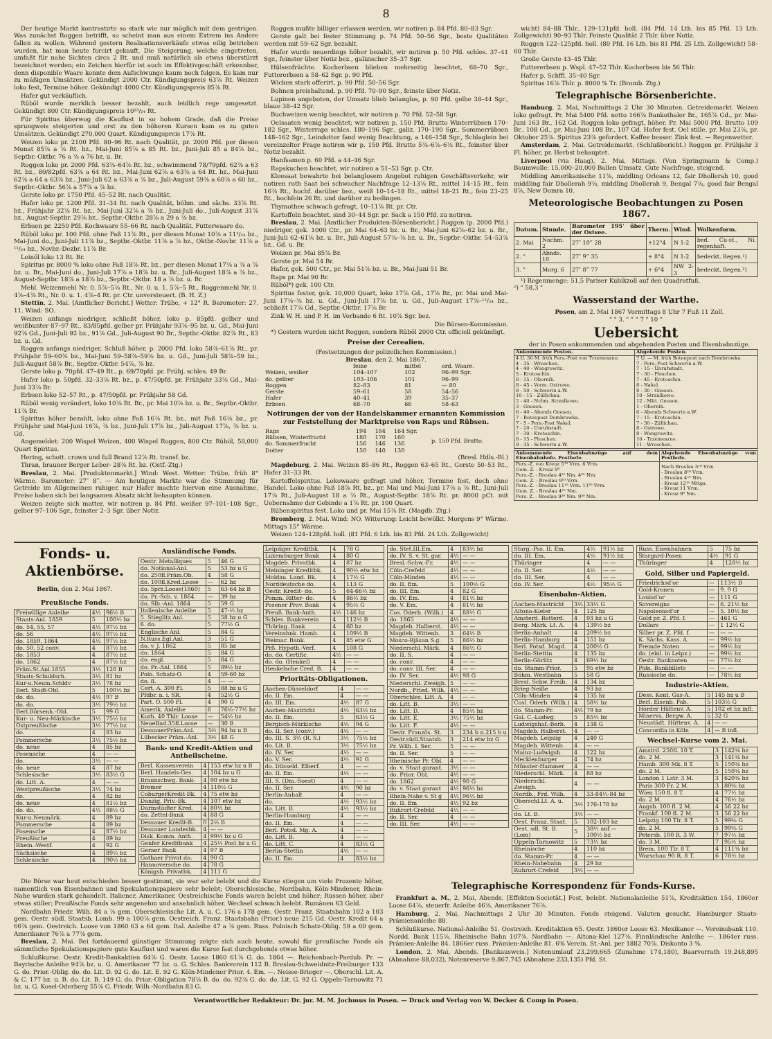8
Der heutige Markt kontrastirte so stark wie nur möglich mit dem gestrigen. Was zunächst Roggen betrifft, so scheint man aus einem Extrem ins Andere fallen zu wollen. Während gestern Realisationsverkäufe etwas eilig betrieben wurden, hat man heute forcirt gekauft. Die Steigerung, welche eingetreten, umfaßt für nahe Sichten circa 2 Rt. und muß natürlich als etwas überstürzt bezeichnet werden; ein Zeichen hierfür ist auch im Effektivgeschäft erkennbar, denn disponible Waare konnte dem Aufschwunge kaum noch folgen. Es kam nur zu mäßigen Umsätzen. Gekündigt 2000 Ctr. Kündigungspreis 63⅞ Rt. Weizen loko fest, Termine höher. Gekündigt 4000 Ctr. Kündigungspreis 85⅞ Rt.
Hafer gut verkäuflich.
Rüböl wurde merklich besser bezahlt, auch leidlich rege umgesetzt. Gekündigt 800 Ctr. Kündigungspreis 10²³/₂₄ Rt.
Für Spiritus überwog die Kauflust in so hohem Grade, daß die Preise sprungweis steigerten und erst zu den höheren Kursen kam es zu guten Umsätzen. Gekündigt 270,000 Quart. Kündigungspreis 17⅞ Rt.
Weizen loko pr. 2100 Pfd. 80–96 Rt. nach Qualität, pr. 2000 Pfd. per diesen Monat 85⅞ a ⅞ Rt. bz., Mai-Juni 85⅞ a 85 Rt. bz., Juni-Juli 85 a 84⅞ bz., Septbr.-Oktbr. 76 a ⅞ a 76 bz. u. Br.
Roggen loko pr. 2000 Pfd. 63⅞–64⅞ Rt. bz., schwimmend 78/79pfd. 62⅞ a 63 Rt. bz., 80/82pfd. 63⅞ a 64 Rt. bz., Mai-Juni 62⅞ a 63⅞ a 64 Rt. bz., Mai-Juni 62⅞ a 64 a 63⅞ bz., Juni-Juli 62 a 63⅞ a ⅞ bz., Juli-August 59⅞ a 60⅞ a 60 bz., Septbr.-Oktbr. 56⅞ a 57⅞ a ⅞ bz.
Gerste loko pr. 1750 Pfd. 45–52 Rt. nach Qualität.
Hafer loko pr. 1200 Pfd. 31–34 Rt. nach Qualität, böhm. und sächs. 33⅞ Rt. bz., Frühjahr 32⅞ Rt. bz., Mai-Juni 32⅞ a ⅞ bz., Juni-Juli do., Juli-August 31⅞ bz., August-Septbr. 29⅞ bz., Septbr.-Oktbr. 28⅞ a 29 a ⅞ bz.
Erbsen pr. 2250 Pfd. Kochwaare 55–66 Rt. nach Qualität, Futterwaare do.
Rüböl loko pr. 100 Pfd. ohne Faß 11⅞ Rt., per diesen Monat 10⅞ a 11¹/₂₄ bz., Mai-Juni do., Juni-Juli 11⅞ bz., Septbr.-Oktbr. 11⅞ a ⅞ bz., Oktbr.-Novbr. 11⅞ a ¹¹/₂₄ bz., Novbr.-Dezbr. 11⅞ Br.
Leinöl loko 13 Rt. Br.
Spiritus pr. 8000 % loko ohne Faß 18⅞ Rt. bz., per diesen Monat 17⅞ a ⅞ a ⅞ bz. u. Br., Mai-Juni do., Juni-Juli 17⅞ a 18⅞ bz. u. Br., Juli-August 18⅞ a ⅞ bz., August-Septbr. 18⅞ a 18⅞ bz., Septbr.-Oktbr. 18 a ⅞ bz. u. Br.
Mehl. Weizenmehl Nr. 0. 5⅞–5⅞ Rt., Nr. 0. u. 1. 5⅞–5 Rt., Roggenmehl Nr. 0. 4⅞–4⅞ Rt., Nr. 0. u. 1. 4⅞–4 Rt. pr. Ctr. unversteuert. (B. H. Z.)
Stettin, 2. Mai. [Amtlicher Bericht.] Wetter: Trübe, + 12° R. Barometer: 27. 11. Wind: SO.
Weizen anfangs niedriger, schließt höher, loko p. 85pfd. gelber und weißbunter 87–97 Rt., 83/85pfd. gelber pr. Frühjahr 93⅞–95 bz. u. Gd., Mai-Juni 92⅞ Gd., Juni-Juli 92 bz., 91⅞ Gd., Juli-August 90 Br., Septbr.-Oktbr. 82⅞ Rt., 83 bz. u. Gd.
Roggen anfangs niedriger, Schluß höher, p. 2000 Pfd. loko 58⅞–61⅞ Rt., pr. Frühjahr 59–60⅞ bz., Mai-Juni 59–58⅞–59⅞ bz. u. Gd., Juni-Juli 58⅞–59 bz., Juli-August 58⅞ Br., Septbr.-Oktbr. 54⅞, ⅞ bz.
Gerste loko p. 70pfd. 47–49 Rt., p. 69/70pfd. pr. Frühj. schles. 49 Br.
Hafer loko p. 50pfd. 32–33⅞ Rt. bz., p. 47/50pfd. pr. Frühjahr 33⅞ Gd., Mai-Juni 33⅞ Br.
Erbsen loko 52–57 Rt., p. 47/50pfd. pr. Frühjahr 58 Gd.
Rüböl wenig verändert, loko 10⅞ Rt. Br., pr. Mai 10⅞ bz. u. Br., Septbr.-Oktbr. 11⅞ Br.
Spiritus höher bezahlt, loko ohne Faß 16⅞ Rt. bz., mit Faß 16⅞ bz., pr. Frühjahr und Mai-Juni 16⅞, ⅞ bz., Juni-Juli 17⅞ bz., Juli-August 17⅞, ⅞ bz. u. Gd.
Angemeldet: 200 Wispel Weizen, 400 Wispel Roggen, 800 Ctr. Rüböl, 50,000 Quart Spiritus.
Hering, schott. crown und full Brand 12⅞ Rt. transf. bz.
Thran, brauner Berger Leber- 28⅞ Rt. bz. (Ostf.-Ztg.)
Breslau, 2. Mai. [Produktenmarkt.] Wind: West. Wetter: Trübe, früh 8° Wärme. Barometer: 27″ 8‴. — Am heutigen Markte war die Stimmung für Getreide im Allgemeinen ruhiger, nur Hafer machte hiervon eine Ausnahme, Preise haben sich bei langsamen Absatz nicht behaupten können.
Weizen zeigte sich matter, wir notiren p. 84 Pfd. weißer 97–101–108 Sgr., gelber 97–106 Sgr., feinster 2–3 Sgr. über Notiz.
Roggen mußte billiger erlassen werden, wir notiren p. 84 Pfd. 80–83 Sgr.
Gerste galt bei fester Stimmung p. 74 Pfd. 50–56 Sgr., beste Qualitäten werden mit 59–62 Sgr. bezahlt.
Hafer wurde neuerdings höher bezahlt, wir notiren p. 50 Pfd. schles. 37–41 Sgr., feinster über Notiz bez., galizischer 35–37 Sgr.
Hülsenfrüchte. Kocherbsen blieben mehrseitig beachtet, 68–70 Sgr., Futtererbsen a 58–62 Sgr. p. 90 Pfd.
Wicken stark offerirt, p. 90 Pfd. 50–56 Sgr.
Bohnen preishaltend, p. 90 Pfd. 70–90 Sgr., feinste über Notiz.
Lupinen angeboten, der Umsatz blieb belanglos, p. 90 Pfd. gelbe 38–44 Sgr., blaue 38–42 Sgr.
Buchweizen wenig beachtet, wir notiren p. 70 Pfd. 52–58 Sgr.
Oelsaaten wenig beachtet; wir notiren p. 150 Pfd. Brutto Winterrübsen 170–182 Sgr., Winterraps schles. 180–196 Sgr., galiz. 170–190 Sgr., Sommerrübsen 148–162 Sgr., Leindotter fand wenig Beachtung, a 146–158 Sgr., Schlaglein bei vereinzelter Frage notiren wir p. 150 Pfd. Brutto 5⅞–6⅞–6⅞ Rt., feinster über Notiz bezahlt.
Hanfsamen p. 60 Pfd. a 44–46 Sgr.
Rapskuchen beachtet, wir notiren a 51–53 Sgr. p. Ctr.
Kleesaat bewahrte bei belanglosem Angebot ruhigen Geschäftsverkehr, wir notiren roth Saat bei schwacher Nachfrage 12–13⅞ Rt., mittel 14–15 Rt., fein 16⅞ Rt., hochf. darüber bez., weiß 10–14–18 Rt., mittel 18–21 Rt., fein 23–25 Rt., hochfein 26 Rt. und darüber zu bedingen.
Thymothee schwach gefragt, 10–11⅞ Rt. pr. Ctr.
Kartoffeln beachtet, sind 30–44 Sgr. pr. Sack a 150 Pfd. zu notiren.
Breslau, 2. Mai. [Amtlicher Produkten-Börsenbericht.] Roggen (p. 2000 Pfd.) niedriger, gek. 1000 Ctr., pr. Mai 64–63 bz. u. Br., Mai-Juni 62⅞–62 bz. u. Br., Juni-Juli 62–61⅞ bz. u. Br., Juli-August 57⅞–⅞ bz. u. Br., Septbr.-Oktbr. 54–53⅞ bz., Gd. u. Br.
Weizen pr. Mai 85⅞ Br.
Gerste pr. Mai 54 Br.
Hafer, gek. 500 Ctr., pr. Mai 51⅞ bz. u. Br., Mai-Juni 51 Br.
Raps pr. Mai 90 Br.
Rüböl*) gek. 100 Ctr.
Spiritus fester, gek. 10,000 Quart, loko 17⅞ Gd., 17⅞ Br., pr. Mai und Mai-Juni 17⅞–⅞ bz. u. Gd., Juni-Juli 17⅞ bz. u. Gd., Juli-August 17⅞–¹¹/₂₄ bz., schließt 17⅞ Gd., Septbr.-Oktbr. 17⅞ Br.
Zink W. H. und P. H. im Verbande 6 Rt. 10⅞ Sgr. bez.
Die Börsen-Kommission.
*) Gestern wurden nicht Roggen, sondern Rüböl 2000 Ctr. officiell gekündigt.
Preise der Cerealien.
(Festsetzungen der polizeilichen Kommission.)
Breslau, den 2. Mai 1867.
| | feine | mittel | ord. Waare. |
| Weizen, weißer | 104–107 | 102 | 96–99 Sgr. |
| do. gelber | 103–106 | 101 | 96–99 |
| Roggen | 82–83 | 81 | — 80 |
| Gerste | 59–61 | 58 | 54–56 |
| Hafer | 40–41 | 39 | 35–37 |
| Erbsen | 68–70 | 66 | 58–63 |
Notirungen der von der Handelskammer ernannten Kommission zur Feststellung der Marktpreise von Raps und Rübsen.
| Raps | 194 | 184 | 164 Sgr. | p. 150 Pfd. Brutto. |
| Rübsen, Winterfrucht | 180 | 170 | 160 | |
| do. Sommerfrucht | 156 | 146 | 136 | |
| Dotter | 150 | 140 | 130 | |
(Bresl. Hdls.-Bl.)
Magdeburg, 2. Mai. Weizen 85–86 Rt., Roggen 63–65 Rt., Gerste 50–53 Rt., Hafer 31–33 Rt.
Kartoffelspiritus. Lokowaare gefragt und höher, Termine fest, doch ohne Handel. Loko ohne Faß 18⅞ Rt. bz., pr. Mai und Mai-Juni 17⅞ a ⅞ Rt., Juni-Juli 17⅞ Rt., Juli-August 18 a ⅞ Rt., August-Septbr. 18⅞ Rt. pr. 8000 pCt. mit Uebernahme der Gebinde a 1⅞ Rt. pr. 100 Quart.
Rübenspiritus fest. Loko und pr. Mai 15⅞ Rt. (Magdb. Ztg.)
Bromberg, 2. Mai. Wind: NO. Witterung: Leicht bewölkt. Morgens 9° Wärme. Mittags 15° Wärme.
Weizen 124–128pfd. holl. (81 Pfd. 6 Lth. bis 83 Pfd. 24 Lth. Zollgewicht)
wicht) 84–88 Thlr., 129–131pfd. holl. (84 Pfd. 14 Lth. bis 85 Pfd. 13 Lth. Zollgewicht) 90–93 Thlr. Feinste Qualität 2 Thlr. über Notiz.
Roggen 122–125pfd. holl. (80 Pfd. 16 Lth. bis 81 Pfd. 25 Lth. Zollgewicht) 58–60 Thlr.
Große Gerste 43–45 Thlr.
Futtererbsen p. Wspl. 47–52 Thlr. Kocherbsen bis 56 Thlr.
Hafer p. Schffl. 35–40 Sgr.
Spiritus 16⅞ Thlr. p. 8000 % Tr. (Bromb. Ztg.)
Telegraphische Börsenberichte.
Hamburg, 2. Mai, Nachmittags 2 Uhr 30 Minuten. Getreidemarkt. Weizen loko gefragt. Pr. Mai 5400 Pfd. netto 166⅞ Bankothaler Br., 165⅞ Gd., pr. Mai-Juni 163 Br., 162 Gd. Roggen loko gefragt, höher. Pr. Mai 5000 Pfd. Brutto 109 Br., 108 Gd., pr. Mai-Juni 108 Br., 107 Gd. Hafer fest. Oel stille, pr. Mai 23⅞, pr. Oktober 25⅞. Spiritus 23⅞ gefordert. Kaffee besser. Zink fest. — Regenwetter.
Amsterdam, 2. Mai. Getreidemarkt. (Schlußbericht.) Roggen pr. Frühjahr 3 Fl. höher, pr. Herbst behauptet.
Liverpool (via Haag), 2. Mai, Mittags. (Von Springmann & Comp.) Baumwolle: 15,000–20,000 Ballen Umsatz. Gute Nachfrage, steigend.
Middling Amerikanische 11⅞, middling Orleans 12, fair Dhollerah 10, good middling fair Dhollerah 9⅞, middling Dhollerah 9, Bengal 7⅞, good fair Bengal 8⅞, New Domra 10.
Meteorologische Beobachtungen zu Posen 1867.
| Datum. | Stunde. | Barometer 195' über der Ostsee. | Therm. | Wind. | Wolkenform. |
| --- | --- | --- | --- | --- | --- |
| 2. Mai | Nachm. 2 | 27″ 10‴ 28 | +12°4 | N 1-2 | bed. Cu-st., Ni. regenhaft. |
| 2. " | Abnds. 10 | 27″ 9‴ 35 | + 8°4 | N 1-2 | bedeckt, Regen.¹) |
| 3. " | Morg. 6 | 27″ 8‴ 77 | + 6°4 | NW 2-3 | bedeckt, Regen.²) |
¹) Regenmenge: 51,5 Pariser Kubikzoll auf den Quadratfuß.
²) " 58,3 "
Wasserstand der Warthe.
Posen, am 2. Mai 1867 Vormittags 8 Uhr 7 Fuß 11 Zoll.
" " 3. " " " 7 " 10 "
Uebersicht
der in Posen ankommenden und abgehenden Posten und Eisenbahnzüge.
| Ankommende Posten. | Abgehende Posten. |
| --- | --- |
| 4 U. 30 M. früh Pers.-Post von Trzemeszno. 4 - 35 - Wreschen. 4 - 40 - Wongrowitz. 5 - Krotoschin. 8 - 15 - Obornik. 8 - 45 - Vorm. Ostrowo. 8 - 50 - Schwerin a.W. 10 - 15 - Züllichau. 2 - 40 - Nchm. Strzalkowo. 3 - Gnesen. 6 - 40 - Abends Gnesen. 7 - Botenpost Dombrowka. 7 - 5 - Pers.-Post Nakel. 7 - 20 - Unruhstadt. 7 - 30 - Krotoschin. 8 - 15 - Pleschen. 9 - 35 - Schwerin a.W. | 7 U. — M. früh Botenpost nach Dombrowka. 7 - Pers.-Post Schwerin a.W. 7 - 15 - Unruhstadt. 7 - 30 - Pleschen. 7 - 45 - Krotoschin. 8 - Nakel. 8 - 30 - Gnesen. 10 - Strzalkowo. 12 - Mitt. Gnesen. 1 - Obornik. 6 - Abends Schwerin a.W. 7 - 15 - Krotoschin. 7 - 30 - Züllichau. 8 - Ostrowo. 8 - Wongrowitz. 10 - Trzemeszno. 11 - Wreschen. |
| Ankommende Eisenbahnzüge auf dem Eisenbahnhofe. Posthofe. | Abgehende Eisenbahnzüge vom Posthofe. |
| --- | --- |
| Pers.-Z. von Kreuz 5¹⁰ Vrm. 6 Vrm. Gem. Z. - Kreuz 9⁰ Pers.-Z. - Breslau 4¹⁵ Nm. 4⁴⁵ Nm. Gem. Z. - Breslau 9¹⁰ Vrm. Pers.-Z. - Breslau 11¹⁵ Vrm. 11⁴⁵ Vrm. Gem. Z. - Breslau 4¹⁵ Nm. Pers. Z. - Breslau 9³⁰ Nm. 9⁵⁰ Nm. | Nach Breslau 5¹⁰ Vrm. - Breslau 8¹⁰ Vrm. - Breslau 4¹⁵ Nm. - Kreuz 12¹⁵ Mttgs. - Kreuz 11 Vrm. - Kreuz 9⁰ Nm. |
Fonds- u. Aktienbörse.
Berlin, den 2. Mai 1867.
Preußische Fonds.
| Freiwillige Anleihe | 4½ | 96½ B |
| Staats-Anl. 1859 | 5 | 100½ bz |
| do. 54, 55, 57 | 4½ | 97½ bz |
| do. 56 | 4½ | 97½ bz |
| do. 1859, 1864 | 4½ | 97½ bz |
| do. 50, 52 conv. | 4 | 87½ bz |
| do. 1853 | 4 | 87½ bz |
| do. 1862 | 4 | 87½ bz |
| Präm.St.Anl.1855 | 3½ | 120 B |
| Staats-Schuldsch. | 3½ | 81 bz |
| Kur-u.Neum.Schldv | 3½ | 78 bz |
| Berl. Stadt-Obl. | 5 | 100½ bz |
| do. do. | 4½ | 97 B |
| do. do. | 3½ | 79½ bz |
| Berl.Börsenh.-Obl. | 5 | 99 G |
| Kur- u. Neu-Märkische | 3½ | 75½ bz |
| Ostpreußische | 3½ | 77½ bz |
| do. | 4 | 83 bz |
| Pommersche | 3½ | 75½ bz |
| do. neue | 4 | 85 bz |
| Posensche | 4 | — — |
| do. | 3½ | — — |
| do. neue | 4 | 87 bz |
| Schlesische | 3½ | 83½ G |
| do. Litt. A. | 4 | — — |
| Westpreußische | 3½ | 74 bz |
| do. | 4 | 82 bz |
| do. neue | 4 | 81½ bz |
| do. do. | 4½ | 88½ G |
| Kur-u.Neumärk. | 4 | 89 bz |
| Pommersche | 4 | 89 bz |
| Posensche | 4 | 87½ bz |
| Preußische | 4 | 89 bz |
| Rhein.-Westf. | 4 | 92 G |
| Sächsische | 4 | 89½ bz |
| Schlesische | 4 | 90½ bz |
Ausländische Fonds.
| Oestr. Metalliques | 5 | 46 G |
| do. National-Anl. | 5 | 53 bz u G |
| do. 250fl.Präm.Ob. | 4 | 58 G |
| do. 100fl.Kred.Loose | — | 62 bz |
| do. 5prz.Loose(1860) | 5 | 63-64 bz B |
| do. Pr.-Sch. v. 1864 | — | 39 bz |
| do. Slb.-Anl. 1864 | 5 | 59 G |
| Italienische Anleihe | 5 | 47-½ bz |
| 5. Stieglitz Anl. | 5 | 58 bz u G |
| 6. do. | 5 | 77½ G |
| Englische Anl. | 5 | 84 G |
| N.Russ.Egl.Anl. | 3 | 51 G |
| do. v. J. 1862 | 5 | 85 bz |
| do. 1864 | 5 | 84 G |
| do. engl. | 5 | 84 G |
| do. Pr.-Anl. 1864 | 5 | 89½ bz |
| Poln. Schatz-O. | 4 | 59-60 bz |
| do. fl. | 4 | — — |
| Cert. A. 300 Fl. | 5 | 88 bz u G |
| Pfdbr. n. i. SR. | 4 | 52½ G |
| Part. O. 500 Fl. | 4 | 90 G |
| Amerik. Anleihe | 6 | 76½-77½ bz |
| Kurh. 40 Thlr. Loose | — | 54½ bz |
| NeueBad.35fl.Loose | — | 30 B |
| DessauerPräm.Anl. | 3½ | 94 bz u B |
| Lübecker Präm.-Anl. | 3½ | 48 G |
Bank- und Kredit-Aktien und Antheilscheine.
| Berl. Kassenverein | 4 | 153 etw bz u B |
| Berl. Handels-Ges. | 4 | 104 bz u G |
| Braunschwg. Bank- | 4 | 90 etw bz |
| Bremer | 4 | 110½ G |
| CoburgerKredit-Bk. | 4 | 75 etw bz |
| Danzig. Priv.-Bk. | 4 | 107 etw bz |
| Darmstädter Kred. | 4 | 80½ bz |
| do. Zettel-Bank | 4 | 88 G |
| Dessauer Kredit-B. | 0 | 2½ B |
| Dessauer Landesbk. | 4 | — — |
| Disk. Komm. Anth. | 4 | 99½ bz u G |
| Genfer Kreditbank | 4 | 25½ Post bz u G |
| Geraer Bank | 4 | 97 B |
| Gothaer Privat do. | 4 | 90 G |
| Hannoversche do. | 4 | 78 G |
| Königsb. Privatbk. | 4 | 111 G |
| Leipziger Kreditbk. | 4 | 78 G |
| Luxemburger Bank | 4 | 80 G |
| Magdeb. Privatbk. | 4 | 87 bz |
| Meininger Kreditbk. | 4 | 90½ etw bz |
| Moldau. Land. Bk. | 4 | 17½ G |
| Norddeutsche do. | 4 | 113 G |
| Oestr. Kredit- do. | 5 | 64-66½ bz |
| Pomm. Ritter- do. | 4 | 86½ bz |
| Posener Prov. Bank | 4 | 95½ G |
| Preuß. Bank-Anth. | 4½ | 146 bz |
| Schles. Bankverein | 4 | 112½ B |
| Thüring. Bank | 4 | 60 bz |
| Vereinsbnk. Hamb. | 4 | 109½ B |
| Weimar. Bank. | 4 | 85 etw G |
| Prß. Hypoth.-Verf. | 4 | 108 G |
| do. do. Certific. | 4½ | — — |
| do. do. (Henkel) | 4 | — — |
| Henkelsche Cred. B. | 4 | — — |
Prioritäts-Obligationen.
| Aachen-Düsseldorf | 4 | — — |
| do. II. Em. | 4 | — — |
| do. III. Em. | 4½ | 87 G |
| Aachen-Mastricht | 4½ | 63½ bz |
| do. II. Em. | 5 | 63½ G |
| Bergisch-Märkische | 4½ | 94 G |
| do. II. Ser. (conv.) | 4½ | — — |
| do. III. S. 3½ (R. S.) | 3½ | 75½ bz |
| do. Lit. B. | 3½ | 75½ bz |
| do. IV. Ser. | 4½ | — — |
| do. V. Ser. | 4½ | 91 G |
| do. Düsseld. Elberf. | 4 | — — |
| do. II. Em. | 4½ | — — |
| III. S. (Dm.-Soest) | 4 | — — |
| do. II. Ser. | 4½ | 90 bz |
| Berlin-Anhalt | 4 | — — |
| do. | 4½ | 93½ bz |
| do. Litt. B. | 4½ | 93½ bz |
| Berlin-Hamburg | 4 | — — |
| do. II. Em. | 4 | — — |
| Berl. Potsd. Mg. A. | 4 | — — |
| do. Litt. B. | 4 | — — |
| do. Litt. C. | 4 | 83½ G |
| Berlin-Stettin | 4½ | — — |
| do. II. Em. | 4 | 83½ bz |
| do. Stet.III.Em. | 4 | 83½ bz |
| do. IV. S. v. St. gar. | 4½ | — — |
| Bresl.-Schw.-Fr. | 4½ | — — |
| Cöln-Crefeld | 4½ | — — |
| Cöln-Minden | 4½ | — — |
| do. II. Em. | 5 | 100½ G |
| do. III. Em. | 4 | 82 G |
| do. IV. Em. | 4 | 81½ bz |
| do. V. Em. | 4 | 81½ bz |
| Cos. Oderb. (Wilh.) | 4 | 88½ G |
| do. 1865 | 4½ | — — |
| Magdeb. Halberst. | 4½ | — — |
| Magdeb. Wittenb. | 3 | 64½ B |
| Mosco-Rjäsan S.g. | 5 | 86½ bz |
| Niederschl. Märk. | 4 | 86½ G |
| do. II. S. | 4 | — — |
| do. conv. | 4 | — — |
| do. conv. III. Ser. | 4 | — — |
| do. IV. Ser. | 4½ | 98 G |
| Niederschl. Zweigb. | 5 | — — |
| Nordb., Fried. Wilh. | 4½ | — — |
| Oberschles. Litt. A. | 4 | — — |
| do. Litt. B. | 3½ | — — |
| do. Litt. D. | 4 | 85½ bz |
| do. Litt. E. | 3½ | 75½ bz |
| do. Litt. F. | 4½ | — — |
| Oestr. Französ. St. | 3 | 234 b n.215 b u |
| Oestr.südl.Staatsb. | 3 | 214 etw bz G |
| Pr. Wilh. I. Ser. | 5 | — — |
| do. II. Ser. | 5 | — — |
| Rheinische Pr. Obl. | 4 | — — |
| do. v. Staat garant. | 3½ | — — |
| do. Prior. Obl. | 4½ | — — |
| do. 1862 | 4½ | 90 G |
| do. v. Staat garant | 4½ | 96½ bz |
| Rhein-Nahe v. St g | 4½ | 96½ bz |
| do. II. Em | 4½ | 92 bz |
| Ruhrort-Crefeld | 4½ | — — |
| do. II. Ser. | 4 | — — |
| do. III. Ser. | 4½ | — — |
| Starg.-Pos. II. Em. | 4½ | 91½ bz |
| do. III. Em. | 4½ | 91½ bz |
| Thüringer | 4 | — — |
| do. II. Ser. | 4½ | — — |
| do. III. Ser. | 4 | — — |
| do. IV. Ser. | 4½ | 95½ G |
Eisenbahn-Aktien.
| Aachen-Mastricht | 3½ | 33½ G |
| Altona-Kieler | 4 | 125 bz |
| Amsterd. Rotterd. | 4 | 93 bz u G |
| Berg. Märk. Lt. A. | 4 | 139½ bz |
| Berlin-Anhalt | 4 | 209½ bz |
| Berlin-Hamburg | 4 | 151 bz |
| Berl. Potsd. Magd. | 4 | 200½ G |
| Berlin-Stettin | 4 | 135 bz |
| Berlin-Görlitz | 4 | 69½ bz |
| do. Stamm-Prior. | 5 | 95 etw bz |
| Böhm. Westbahn | 5 | 58 G |
| Bresl. Schw. Freib. | 4 | 134 bz |
| Brieg-Neiße | 4 | 93 bz |
| Cöln-Minden | 4 | 135 bz |
| Cosl. Oderb. (Wilh.) | 4 | 58½ bz |
| do. Stamm-Pr. | 4½ | 79 bz |
| Gal. C.-Ludwg. | 5 | 85½ bz |
| Ludwigshaf.-Berb. | 4 | 138 G |
| Magdeb. Halberst. | 4 | — — |
| Magdeb. Leipzig | 4 | 240 G |
| Magdeb. Wittenb. | 4 | — — |
| Mainz-Ludwigsh. | 4 | 122 bz |
| Mecklenburger | 4 | 74 bz |
| Münster-Hammer | 4 | — — |
| Niederschl. Märk. | 4 | 88 bz |
| Niederschl. Zweigb. | 4 | — — |
| Nordb., Frd. Wilh. | 4 | 33-84½-84 bz |
| Oberschl.Lt. A. u. C. | 3½ | 176-178 bz |
| do. Lt. B. | 3½ | — — |
| Oest. Franz. Staat. | 5 | 102-103 bz |
| Oest. sdl. St. B. (Lom) | 5 | 38½ anf.—100½ bz |
| Oppeln-Tarnowitz | 5 | 73½ bz |
| Rheinische | 4 | 110 bz |
| do. Stamm-Pr. | 4 | — — |
| Rhein-Nahebahn | 4 | 29 bz |
| Ruhrort-Crefeld | 3½ | — — |
| Russ. Eisenbahnen | 5 | 75 bz |
| Stargard-Posen | 4½ | 91 G |
| Thüringer | 4 | 128½ bz |
Gold, Silber und Papiergeld.
| Friedrichsd'or | — | 113½ B |
| Gold-Kronen | — | 9. 9 G |
| Louisd'or | — | 111 G |
| Sovereigns | — | 6. 21½ bz |
| Napoleonsd'or | — | 5. 10½ bz |
| Gold pr. Z. Pfd. f. | — | 461 G |
| Dollars | — | 1 12½ G |
| Silber pr. Z. Pfd. f. | — | — — |
| K. Sächs. Kass. A. | — | 99½ bz |
| Fremde Noten | — | 99½ bz |
| do. (einl. in Leipz.) | — | 99½ bz |
| Oestr. Banknoten | — | 77½ bz |
| Poln. Bankbillets | — | — — |
| Russische do. | — | 78½ bz |
Industrie-Aktien.
| Dess. Kont. Gas-A. | 5 | 145 bz u B |
| Berl. Eisenb. Fab. | 5 | 103½ G |
| Hörder Hüttenv. A. | 5 | 102 et bz infl. |
| Minerva, Bergw. A. | 5 | 32 G |
| Neustädt. Hüttenv. A. | 4 | — — |
| Concordia in Köln | 4 | — B infl. |
Wechsel-Kurse vom 2. Mai.
| Amstrd. 250fl. 10 T. | 3 | 142⅝ bz |
| do. 2 M. | 3 | 141⅝ bz |
| Hamb. 300 Mk. 8 T. | 5 | 150⅝ bz |
| do. 2 M. | 5 | 150⅝ bz |
| London 1 Lstr. 3 M. | 3 | 620⅝ bz |
| Paris 300 Fr. 2 M. | 3 | 80⅝ bz |
| Wien 150 fl. 8 T. | 4 | 77½ bz |
| do. 2 M. | 4 | 76½ bz |
| Augsb. 100 fl. 2 M. | 4 | 56 22 bz |
| Frankf. 100 fl. 2 M. | 3 | 56 22 bz |
| Leipzig 100 Tlr. 8 T. | 5 | 99⅝ G |
| do. 2 M. | 5 | 99⅝ G |
| Petersb. 100 R. 3 W. | 7 | 97½ bz |
| do. 3 M. | 7 | 95½ bz |
| Brem. 100 Tlr. 8 T. | 4 | 111⅝ bz |
| Warschau 90 R. 8 T. | 6 | 78½ bz |
Die Börse war heut entschieden besser gestimmt, sie war sehr belebt und die Kurse stiegen um viele Prozente höher, namentlich von Eisenbahnen und Spekulationspapiere sehr belebt; Oberschlesische, Nordbahn, Köln-Mindener, Rhein-Nahe wurden stark gehandelt. Italiener, Amerikaner, Oestreichische Fonds waren belebt und höher; Russen höher, aber etwas stiller; Preußische Fonds sehr angenehm und ansehnlich höher. Wechsel schwach belebt. Rumänen 63 Geld.
Nordbahn Friedr. Wilh. 84 a ⅞ gem. Oberschlesische Lit. A. u. C. 176 a 178 gem. Oestr. Franz. Staatsbahn 102 a 103 gem. Oestr. südl. Staatsb. Lomb. 99 a 100⅞ gem. Oestreich. Franz. Staatsbahn (Prior.) neue 215 Gd. Oestr. Kredit 64 a 66⅞ gem. Oestreich. Loose von 1860 63 a 64 gem. Ital. Anleihe 47 a ⅞ gem. Russ. Polnisch Schatz-Oblig. 59 a 60 gem. Amerikaner 76⅞ a 77⅞ gem.
Breslau, 2. Mai. Bei fortdauernd günstiger Stimmung zeigte sich auch heute, sowohl für preußische Fonds als sämmtliche Spekulationspapiere gute Kauflust und waren die Kurse fast durchgehends etwas höher.
Schlußkurse. Oestr. Kredit-Bankaktien 64⅞ G. Oestr. Loose 1860 61⅞ G. do. 1864 —. Reichenbach-Pardub. Pr. — Bayrische Anleihe 94⅞ bz. u. G. Amerikaner 77 bz. u. G. Schles. Bankverein 112 B. Breslau-Schweidnitz-Freiburger 133 G. do. Prior.-Oblig. do. do. Lit. D. 92 G. do. Lit. E. 92 G. Köln-Mindener Prior. 4. Em. —. Neisse-Brieger —. Oberschl. Lit. A. & C. 177 bz. u. B. do. Lit. B. 149 G. do. Prior.-Obligation 78⅞ B. do. do. 92⅞ G. do. do. Lit. G. 92 G. Oppeln-Tarnowitz 71 bz. u. G. Kosel-Oderberg 55⅞ G. Friedr. Wilh.-Nordbahn 83 G.
Telegraphische Korrespondenz für Fonds-Kurse.
Frankfurt a. M., 2. Mai, Abends. [Effekten-Societät.] Fest, belebt. Nationalanleihe 51⅞, Kreditaktien 154, 1860er Loose 64⅞, steuerfr. Anleihe 46⅞, Amerikaner 76⅞.
Hamburg, 2. Mai, Nachmittags 2 Uhr 30 Minuten. Fonds steigend. Valuten gesucht. Hamburger Staats-Prämienanleihe 88.
Schlußkurse. National-Anleihe 51. Oestreich. Kreditaktien 65. Oestr. 1860er Loose 63. Mexikaner —. Vereinsbank 110. Nordd. Bank 115⅞. Rheinische Bahn 107⅞. Nordbahn —. Altona-Kiel 127⅞. Finnländische Anleihe —. 1864er russ. Prämien-Anleihe 84. 1866er russ. Prämien-Anleihe 81. 6% Verein. St.-Anl. per 1882 70⅞. Diskonto 3 %.
London, 2. Mai, Abends. [Bankausweis.] Notenumlauf 23,299,665 (Zunahme 174,180), Baarvorrath 19,248,895 (Abnahme 88,032), Notenreserve 9,867,745 (Abnahme 233,135) Pfd. St.
Verantwortlicher Redakteur: Dr. jur. M. M. Jochmus in Posen. — Druck und Verlag von W. Decker & Comp in Posen.